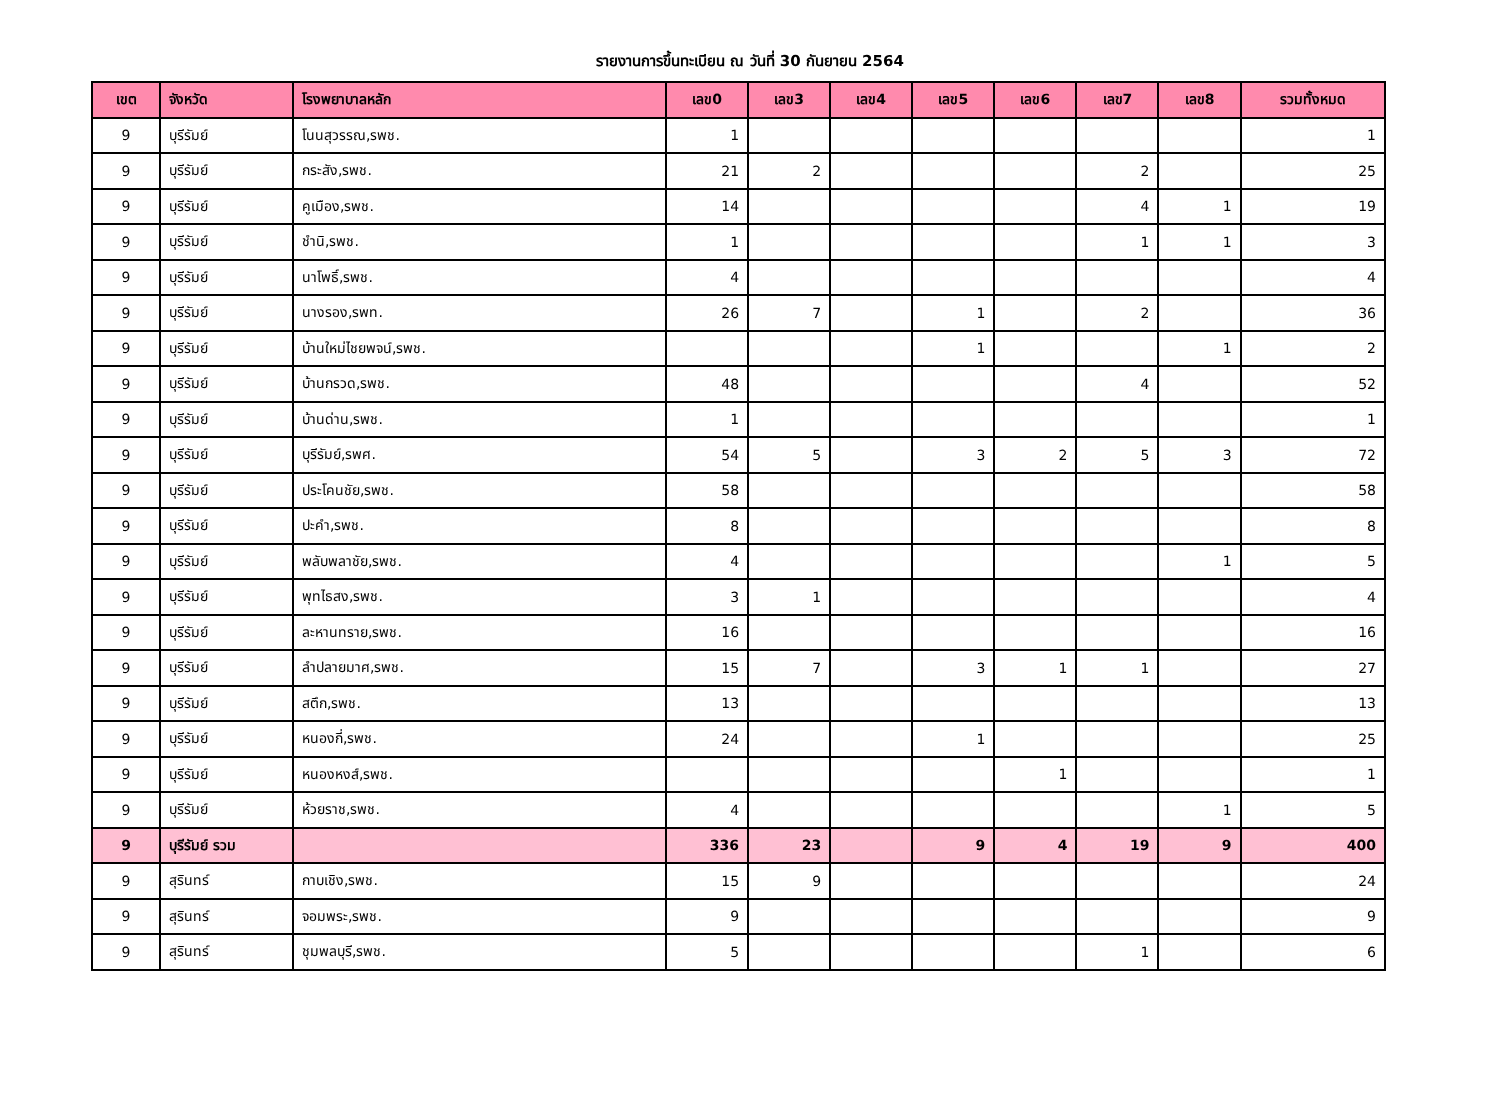รายงานการขึ้นทะเบียน ณ วันที่ 30 กันยายน 2564
| เขต | จังหวัด | โรงพยาบาลหลัก | เลข0 | เลข3 | เลข4 | เลข5 | เลข6 | เลข7 | เลข8 | รวมทั้งหมด |
| --- | --- | --- | --- | --- | --- | --- | --- | --- | --- | --- |
| 9 | บุรีรัมย์ | โนนสุวรรณ,รพช. | 1 | | | | | | | 1 |
| 9 | บุรีรัมย์ | กระสัง,รพช. | 21 | 2 | | | | 2 | | 25 |
| 9 | บุรีรัมย์ | คูเมือง,รพช. | 14 | | | | | 4 | 1 | 19 |
| 9 | บุรีรัมย์ | ชำนิ,รพช. | 1 | | | | | 1 | 1 | 3 |
| 9 | บุรีรัมย์ | นาโพธิ์,รพช. | 4 | | | | | | | 4 |
| 9 | บุรีรัมย์ | นางรอง,รพท. | 26 | 7 | | 1 | | 2 | | 36 |
| 9 | บุรีรัมย์ | บ้านใหม่ไชยพจน์,รพช. | | | | 1 | | | 1 | 2 |
| 9 | บุรีรัมย์ | บ้านกรวด,รพช. | 48 | | | | | 4 | | 52 |
| 9 | บุรีรัมย์ | บ้านด่าน,รพช. | 1 | | | | | | | 1 |
| 9 | บุรีรัมย์ | บุรีรัมย์,รพศ. | 54 | 5 | | 3 | 2 | 5 | 3 | 72 |
| 9 | บุรีรัมย์ | ประโคนชัย,รพช. | 58 | | | | | | | 58 |
| 9 | บุรีรัมย์ | ปะคำ,รพช. | 8 | | | | | | | 8 |
| 9 | บุรีรัมย์ | พลับพลาชัย,รพช. | 4 | | | | | | 1 | 5 |
| 9 | บุรีรัมย์ | พุทไธสง,รพช. | 3 | 1 | | | | | | 4 |
| 9 | บุรีรัมย์ | ละหานทราย,รพช. | 16 | | | | | | | 16 |
| 9 | บุรีรัมย์ | ลำปลายมาศ,รพช. | 15 | 7 | | 3 | 1 | 1 | | 27 |
| 9 | บุรีรัมย์ | สตึก,รพช. | 13 | | | | | | | 13 |
| 9 | บุรีรัมย์ | หนองกี่,รพช. | 24 | | | 1 | | | | 25 |
| 9 | บุรีรัมย์ | หนองหงส์,รพช. | | | | | 1 | | | 1 |
| 9 | บุรีรัมย์ | ห้วยราช,รพช. | 4 | | | | | | 1 | 5 |
| 9 | บุรีรัมย์ รวม | | 336 | 23 | | 9 | 4 | 19 | 9 | 400 |
| 9 | สุรินทร์ | กาบเชิง,รพช. | 15 | 9 | | | | | | 24 |
| 9 | สุรินทร์ | จอมพระ,รพช. | 9 | | | | | | | 9 |
| 9 | สุรินทร์ | ชุมพลบุรี,รพช. | 5 | | | | | 1 | | 6 |